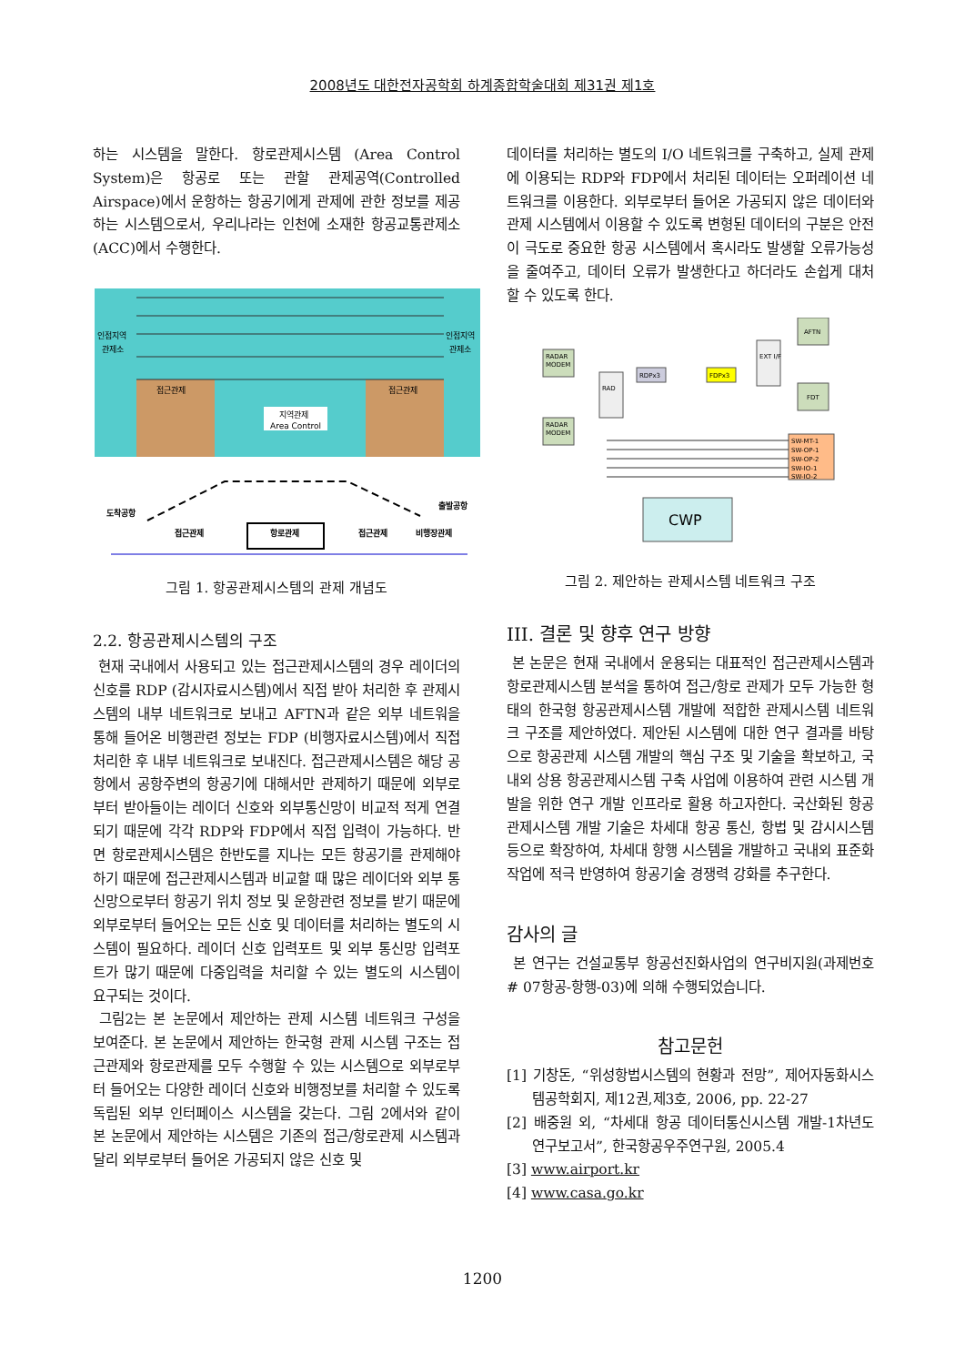2008년도 대한전자공학회 하계종합학술대회 제31권 제1호
하는 시스템을 말한다. 항로관제시스템 (Area Control System)은 항공로 또는 관할 관제공역(Controlled Airspace)에서 운항하는 항공기에게 관제에 관한 정보를 제공하는 시스템으로서, 우리나라는 인천에 소재한 항공교통관제소 (ACC)에서 수행한다.
인접지역
관제소
인접지역
관제소
접근관제
접근관제
지역관제
Area Control
도착공항
출발공항
접근관제
항로관제
접근관제
비행장관제
그림 1. 항공관제시스템의 관제 개념도
2.2. 항공관제시스템의 구조
현재 국내에서 사용되고 있는 접근관제시스템의 경우 레이더의 신호를 RDP (감시자료시스템)에서 직접 받아 처리한 후 관제시스템의 내부 네트워크로 보내고 AFTN과 같은 외부 네트워을 통해 들어온 비행관련 정보는 FDP (비행자료시스템)에서 직접 처리한 후 내부 네트워크로 보내진다. 접근관제시스템은 해당 공항에서 공항주변의 항공기에 대해서만 관제하기 때문에 외부로부터 받아들이는 레이더 신호와 외부통신망이 비교적 적게 연결되기 때문에 각각 RDP와 FDP에서 직접 입력이 가능하다. 반면 항로관제시스템은 한반도를 지나는 모든 항공기를 관제해야하기 때문에 접근관제시스템과 비교할 때 많은 레이더와 외부 통신망으로부터 항공기 위치 정보 및 운항관련 정보를 받기 때문에 외부로부터 들어오는 모든 신호 및 데이터를 처리하는 별도의 시스템이 필요하다. 레이더 신호 입력포트 및 외부 통신망 입력포트가 많기 때문에 다중입력을 처리할 수 있는 별도의 시스템이 요구되는 것이다.
그림2는 본 논문에서 제안하는 관제 시스템 네트워크 구성을 보여준다. 본 논문에서 제안하는 한국형 관제 시스템 구조는 접근관제와 항로관제를 모두 수행할 수 있는 시스템으로 외부로부터 들어오는 다양한 레이더 신호와 비행정보를 처리할 수 있도록 독립된 외부 인터페이스 시스템을 갖는다. 그림 2에서와 같이 본 논문에서 제안하는 시스템은 기존의 접근/항로관제 시스템과 달리 외부로부터 들어온 가공되지 않은 신호 및
데이터를 처리하는 별도의 I/O 네트워크를 구축하고, 실제 관제에 이용되는 RDP와 FDP에서 처리된 데이터는 오퍼레이션 네트워크를 이용한다. 외부로부터 들어온 가공되지 않은 데이터와 관제 시스템에서 이용할 수 있도록 변형된 데이터의 구분은 안전이 극도로 중요한 항공 시스템에서 혹시라도 발생할 오류가능성을 줄여주고, 데이터 오류가 발생한다고 하더라도 손쉽게 대처 할 수 있도록 한다.
RADAR
MODEM
RADAR
MODEM
RAD
RDPx3
FDPx3
EXT I/F
AFTN
FDT
SW-MT-1
SW-OP-1
SW-OP-2
SW-IO-1
SW-IO-2
CWP
그림 2. 제안하는 관제시스템 네트워크 구조
III. 결론 및 향후 연구 방향
본 논문은 현재 국내에서 운용되는 대표적인 접근관제시스템과 항로관제시스템 분석을 통하여 접근/항로 관제가 모두 가능한 형태의 한국형 항공관제시스템 개발에 적합한 관제시스템 네트워크 구조를 제안하였다. 제안된 시스템에 대한 연구 결과를 바탕으로 항공관제 시스템 개발의 핵심 구조 및 기술을 확보하고, 국내외 상용 항공관제시스템 구축 사업에 이용하여 관련 시스템 개발을 위한 연구 개발 인프라로 활용 하고자한다. 국산화된 항공관제시스템 개발 기술은 차세대 항공 통신, 항법 및 감시시스템 등으로 확장하여, 차세대 항행 시스템을 개발하고 국내외 표준화 작업에 적극 반영하여 항공기술 경쟁력 강화를 추구한다.
감사의 글
본 연구는 건설교통부 항공선진화사업의 연구비지원(과제번호# 07항공-항행-03)에 의해 수행되었습니다.
참고문헌
[1] 기창돈, “위성항법시스템의 현황과 전망”, 제어자동화시스템공학회지, 제12권,제3호, 2006, pp. 22-27
[2] 배중원 외, “차세대 항공 데이터통신시스템 개발-1차년도 연구보고서”, 한국항공우주연구원, 2005.4
[3] www.airport.kr
[4] www.casa.go.kr
1200